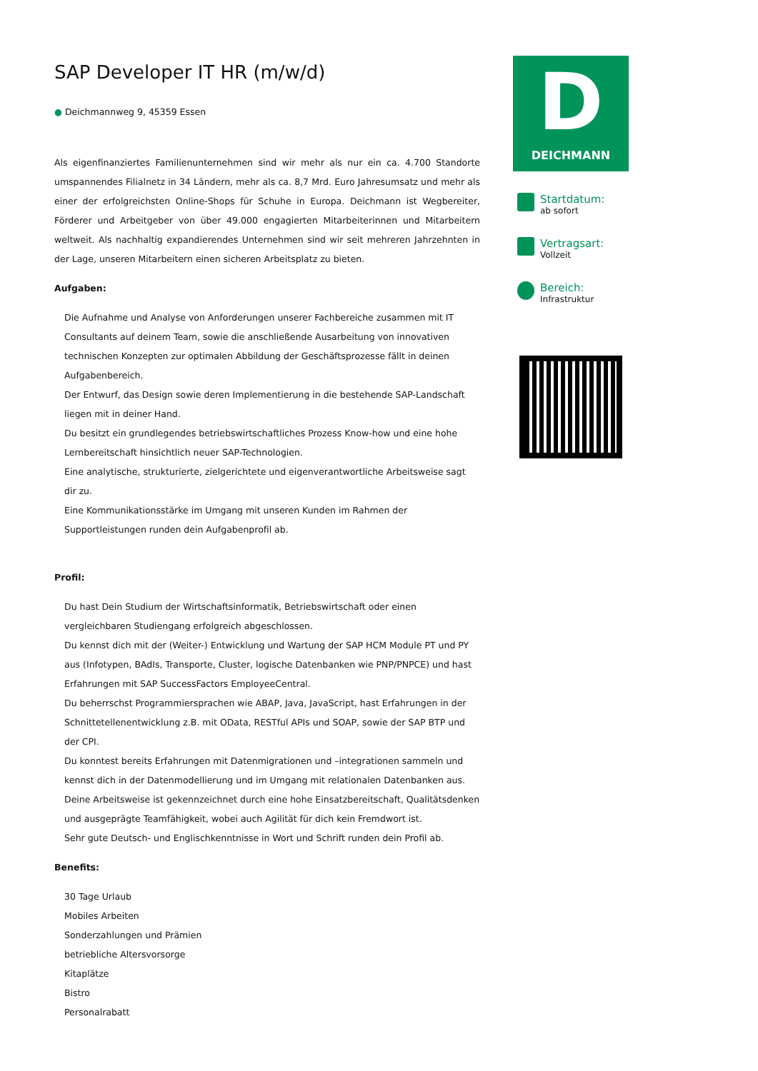SAP Developer IT HR (m/w/d)
● Deichmannweg 9, 45359 Essen
Als eigenfinanziertes Familienunternehmen sind wir mehr als nur ein ca. 4.700 Standorte umspannendes Filialnetz in 34 Ländern, mehr als ca. 8,7 Mrd. Euro Jahresumsatz und mehr als einer der erfolgreichsten Online-Shops für Schuhe in Europa. Deichmann ist Wegbereiter, Förderer und Arbeitgeber von über 49.000 engagierten Mitarbeiterinnen und Mitarbeitern weltweit. Als nachhaltig expandierendes Unternehmen sind wir seit mehreren Jahrzehnten in der Lage, unseren Mitarbeitern einen sicheren Arbeitsplatz zu bieten.
Aufgaben:
Die Aufnahme und Analyse von Anforderungen unserer Fachbereiche zusammen mit IT Consultants auf deinem Team, sowie die anschließende Ausarbeitung von innovativen technischen Konzepten zur optimalen Abbildung der Geschäftsprozesse fällt in deinen Aufgabenbereich.
Der Entwurf, das Design sowie deren Implementierung in die bestehende SAP-Landschaft liegen mit in deiner Hand.
Du besitzt ein grundlegendes betriebswirtschaftliches Prozess Know-how und eine hohe Lernbereitschaft hinsichtlich neuer SAP-Technologien.
Eine analytische, strukturierte, zielgerichtete und eigenverantwortliche Arbeitsweise sagt dir zu.
Eine Kommunikationsstärke im Umgang mit unseren Kunden im Rahmen der Supportleistungen runden dein Aufgabenprofil ab.
Profil:
Du hast Dein Studium der Wirtschaftsinformatik, Betriebswirtschaft oder einen vergleichbaren Studiengang erfolgreich abgeschlossen.
Du kennst dich mit der (Weiter-) Entwicklung und Wartung der SAP HCM Module PT und PY aus (Infotypen, BAdIs, Transporte, Cluster, logische Datenbanken wie PNP/PNPCE) und hast Erfahrungen mit SAP SuccessFactors EmployeeCentral.
Du beherrschst Programmiersprachen wie ABAP, Java, JavaScript, hast Erfahrungen in der Schnittetellenentwicklung z.B. mit OData, RESTful APIs und SOAP, sowie der SAP BTP und der CPI.
Du konntest bereits Erfahrungen mit Datenmigrationen und –integrationen sammeln und kennst dich in der Datenmodellierung und im Umgang mit relationalen Datenbanken aus.
Deine Arbeitsweise ist gekennzeichnet durch eine hohe Einsatzbereitschaft, Qualitätsdenken und ausgeprägte Teamfähigkeit, wobei auch Agilität für dich kein Fremdwort ist.
Sehr gute Deutsch- und Englischkenntnisse in Wort und Schrift runden dein Profil ab.
Benefits:
30 Tage Urlaub
Mobiles Arbeiten
Sonderzahlungen und Prämien
betriebliche Altersvorsorge
Kitaplätze
Bistro
Personalrabatt
D
DEICHMANN
Startdatum:
ab sofort
Vertragsart:
Vollzeit
Bereich:
Infrastruktur